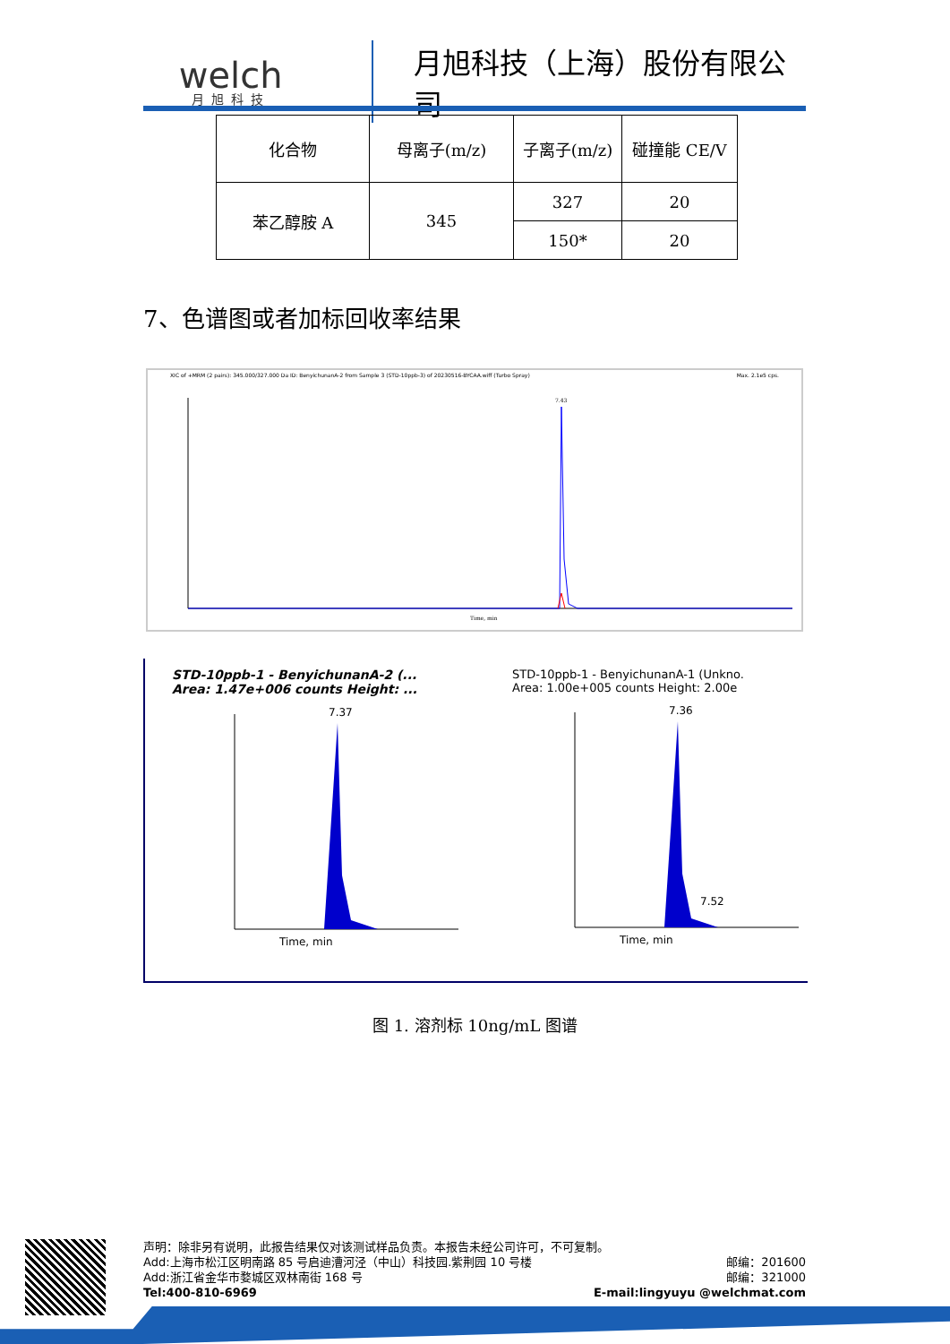welch
月旭科技
月旭科技（上海）股份有限公司
| 化合物 | 母离子(m/z) | 子离子(m/z) | 碰撞能 CE/V |
| 苯乙醇胺 A | 345 | 327 | 20 |
| | | 150* | 20 |
7、色谱图或者加标回收率结果
XIC of +MRM (2 pairs): 345.000/327.000 Da ID: BenyichunanA-2 from Sample 3 (STD-10ppb-3) of 20230516-BYCAA.wiff (Turbo Spray) Max. 2.1e5 cps.
7.43
Time, min
STD-10ppb-1 - BenyichunanA-2 (...
Area: 1.47e+006 counts Height: ...
7.37
Time, min
STD-10ppb-1 - BenyichunanA-1 (Unkno.
Area: 1.00e+005 counts Height: 2.00e
7.36
7.52
Time, min
图 1. 溶剂标 10ng/mL 图谱
声明：除非另有说明，此报告结果仅对该测试样品负责。本报告未经公司许可，不可复制。
Add:上海市松江区明南路 85 号启迪漕河泾（中山）科技园.紫荆园 10 号楼 邮编：201600
Add:浙江省金华市婺城区双林南街 168 号 邮编：321000
Tel:400-810-6969 E-mail:lingyuyu @welchmat.com